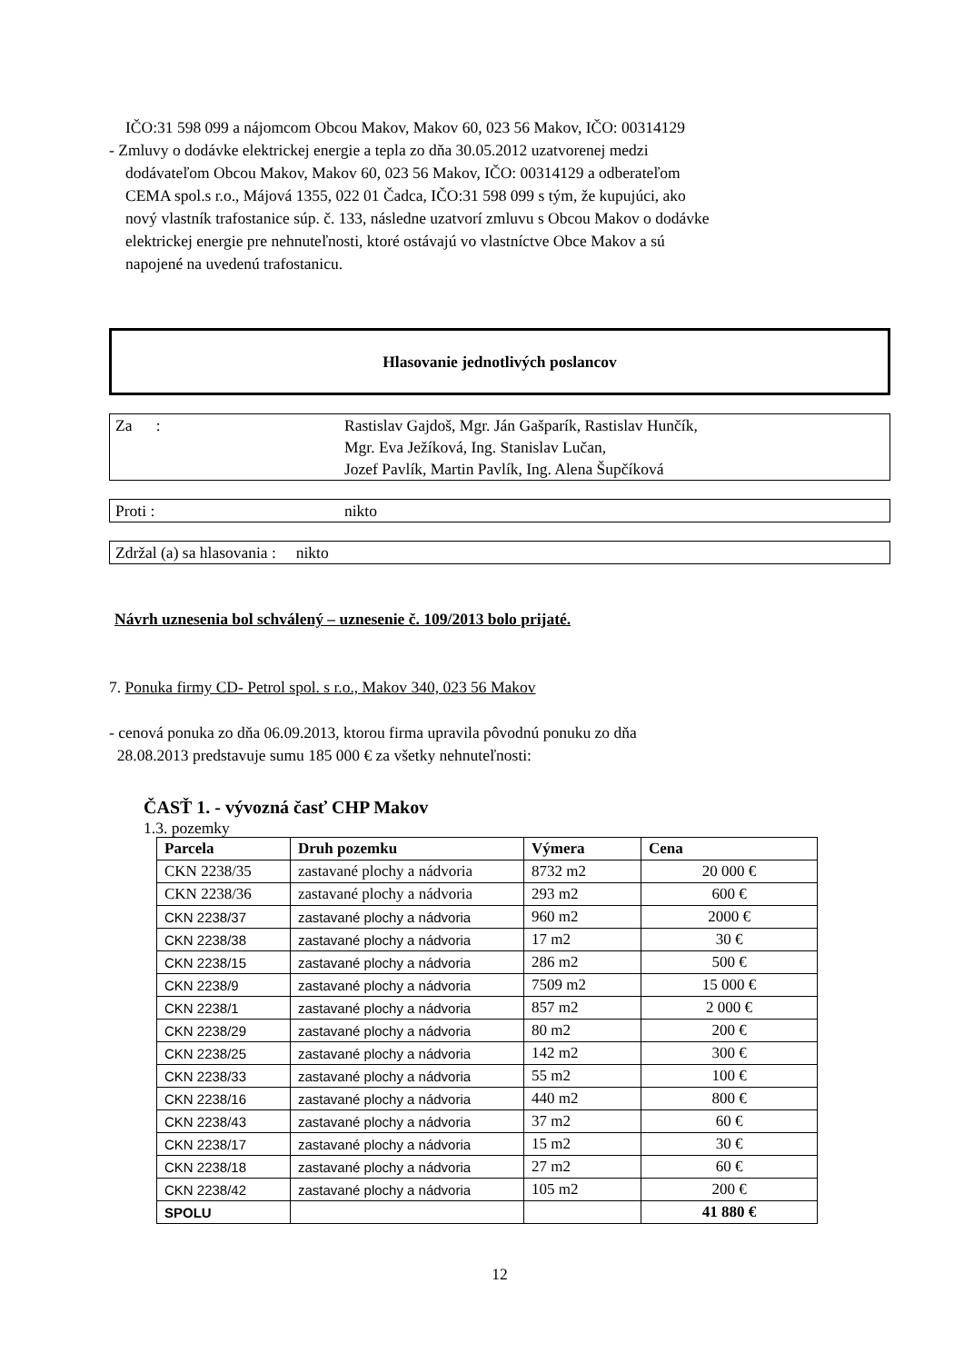IČO:31 598 099 a nájomcom Obcou Makov, Makov 60, 023 56 Makov, IČO: 00314129
- Zmluvy o dodávke elektrickej energie a tepla zo dňa 30.05.2012 uzatvorenej medzi
dodávateľom Obcou Makov, Makov 60, 023 56 Makov, IČO: 00314129 a odberateľom
CEMA spol.s r.o., Májová 1355, 022 01 Čadca, IČO:31 598 099 s tým, že kupujúci, ako
nový vlastník trafostanice súp. č. 133, následne uzatvorí zmluvu s Obcou Makov o dodávke
elektrickej energie pre nehnuteľnosti, ktoré ostávajú vo vlastníctve Obce Makov a sú
napojené na uvedenú trafostanicu.
Hlasovanie jednotlivých poslancov
Za : Rastislav Gajdoš, Mgr. Ján Gašparík, Rastislav Hunčík,
Mgr. Eva Ježíková, Ing. Stanislav Lučan,
Jozef Pavlík, Martin Pavlík, Ing. Alena Šupčíková
Proti : nikto
Zdržal (a) sa hlasovania : nikto
Návrh uznesenia bol schválený – uznesenie č. 109/2013 bolo prijaté.
7. Ponuka firmy CD- Petrol spol. s r.o., Makov 340, 023 56 Makov
- cenová ponuka zo dňa 06.09.2013, ktorou firma upravila pôvodnú ponuku zo dňa
28.08.2013 predstavuje sumu 185 000 € za všetky nehnuteľnosti:
ČASŤ 1. - vývozná časť CHP Makov
1.3. pozemky
| Parcela | Druh pozemku | Výmera | Cena |
| --- | --- | --- | --- |
| CKN 2238/35 | zastavané plochy a nádvoria | 8732 m2 | 20 000 € |
| CKN 2238/36 | zastavané plochy a nádvoria | 293 m2 | 600 € |
| CKN 2238/37 | zastavané plochy a nádvoria | 960 m2 | 2000 € |
| CKN 2238/38 | zastavané plochy a nádvoria | 17 m2 | 30 € |
| CKN 2238/15 | zastavané plochy a nádvoria | 286 m2 | 500 € |
| CKN 2238/9 | zastavané plochy a nádvoria | 7509 m2 | 15 000 € |
| CKN 2238/1 | zastavané plochy a nádvoria | 857 m2 | 2 000 € |
| CKN 2238/29 | zastavané plochy a nádvoria | 80 m2 | 200 € |
| CKN 2238/25 | zastavané plochy a nádvoria | 142 m2 | 300 € |
| CKN 2238/33 | zastavané plochy a nádvoria | 55 m2 | 100 € |
| CKN 2238/16 | zastavané plochy a nádvoria | 440 m2 | 800 € |
| CKN 2238/43 | zastavané plochy a nádvoria | 37 m2 | 60 € |
| CKN 2238/17 | zastavané plochy a nádvoria | 15 m2 | 30 € |
| CKN 2238/18 | zastavané plochy a nádvoria | 27 m2 | 60 € |
| CKN 2238/42 | zastavané plochy a nádvoria | 105 m2 | 200 € |
| SPOLU | | | 41 880 € |
12